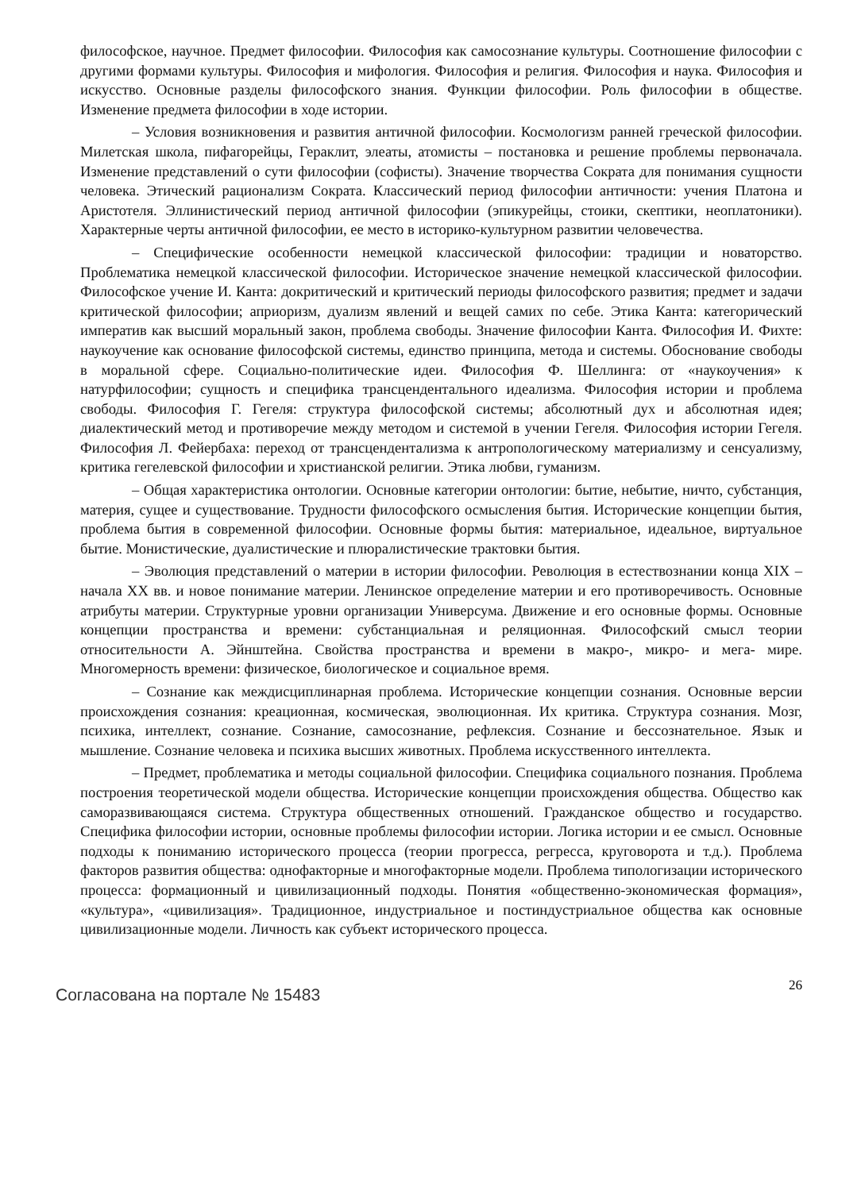философское, научное. Предмет философии. Философия как самосознание культуры. Соотношение философии с другими формами культуры. Философия и мифология. Философия и религия. Философия и наука. Философия и искусство. Основные разделы философского знания. Функции философии. Роль философии в обществе. Изменение предмета философии в ходе истории.
– Условия возникновения и развития античной философии. Космологизм ранней греческой философии. Милетская школа, пифагорейцы, Гераклит, элеаты, атомисты – постановка и решение проблемы первоначала. Изменение представлений о сути философии (софисты). Значение творчества Сократа для понимания сущности человека. Этический рационализм Сократа. Классический период философии античности: учения Платона и Аристотеля. Эллинистический период античной философии (эпикурейцы, стоики, скептики, неоплатоники). Характерные черты античной философии, ее место в историко-культурном развитии человечества.
– Специфические особенности немецкой классической философии: традиции и новаторство. Проблематика немецкой классической философии. Историческое значение немецкой классической философии. Философское учение И. Канта: докритический и критический периоды философского развития; предмет и задачи критической философии; априоризм, дуализм явлений и вещей самих по себе. Этика Канта: категорический императив как высший моральный закон, проблема свободы. Значение философии Канта. Философия И. Фихте: наукоучение как основание философской системы, единство принципа, метода и системы. Обоснование свободы в моральной сфере. Социально-политические идеи. Философия Ф. Шеллинга: от «наукоучения» к натурфилософии; сущность и специфика трансцендентального идеализма. Философия истории и проблема свободы. Философия Г. Гегеля: структура философской системы; абсолютный дух и абсолютная идея; диалектический метод и противоречие между методом и системой в учении Гегеля. Философия истории Гегеля. Философия Л. Фейербаха: переход от трансцендентализма к антропологическому материализму и сенсуализму, критика гегелевской философии и христианской религии. Этика любви, гуманизм.
– Общая характеристика онтологии. Основные категории онтологии: бытие, небытие, ничто, субстанция, материя, сущее и существование. Трудности философского осмысления бытия. Исторические концепции бытия, проблема бытия в современной философии. Основные формы бытия: материальное, идеальное, виртуальное бытие. Монистические, дуалистические и плюралистические трактовки бытия.
– Эволюция представлений о материи в истории философии. Революция в естествознании конца XIX – начала XX вв. и новое понимание материи. Ленинское определение материи и его противоречивость. Основные атрибуты материи. Структурные уровни организации Универсума. Движение и его основные формы. Основные концепции пространства и времени: субстанциальная и реляционная. Философский смысл теории относительности А. Эйнштейна. Свойства пространства и времени в макро-, микро- и мега- мире. Многомерность времени: физическое, биологическое и социальное время.
– Сознание как междисциплинарная проблема. Исторические концепции сознания. Основные версии происхождения сознания: креационная, космическая, эволюционная. Их критика. Структура сознания. Мозг, психика, интеллект, сознание. Сознание, самосознание, рефлексия. Сознание и бессознательное. Язык и мышление. Сознание человека и психика высших животных. Проблема искусственного интеллекта.
– Предмет, проблематика и методы социальной философии. Специфика социального познания. Проблема построения теоретической модели общества. Исторические концепции происхождения общества. Общество как саморазвивающаяся система. Структура общественных отношений. Гражданское общество и государство. Специфика философии истории, основные проблемы философии истории. Логика истории и ее смысл. Основные подходы к пониманию исторического процесса (теории прогресса, регресса, круговорота и т.д.). Проблема факторов развития общества: однофакторные и многофакторные модели. Проблема типологизации исторического процесса: формационный и цивилизационный подходы. Понятия «общественно-экономическая формация», «культура», «цивилизация». Традиционное, индустриальное и постиндустриальное общества как основные цивилизационные модели. Личность как субъект исторического процесса.
Согласована на портале № 15483
26